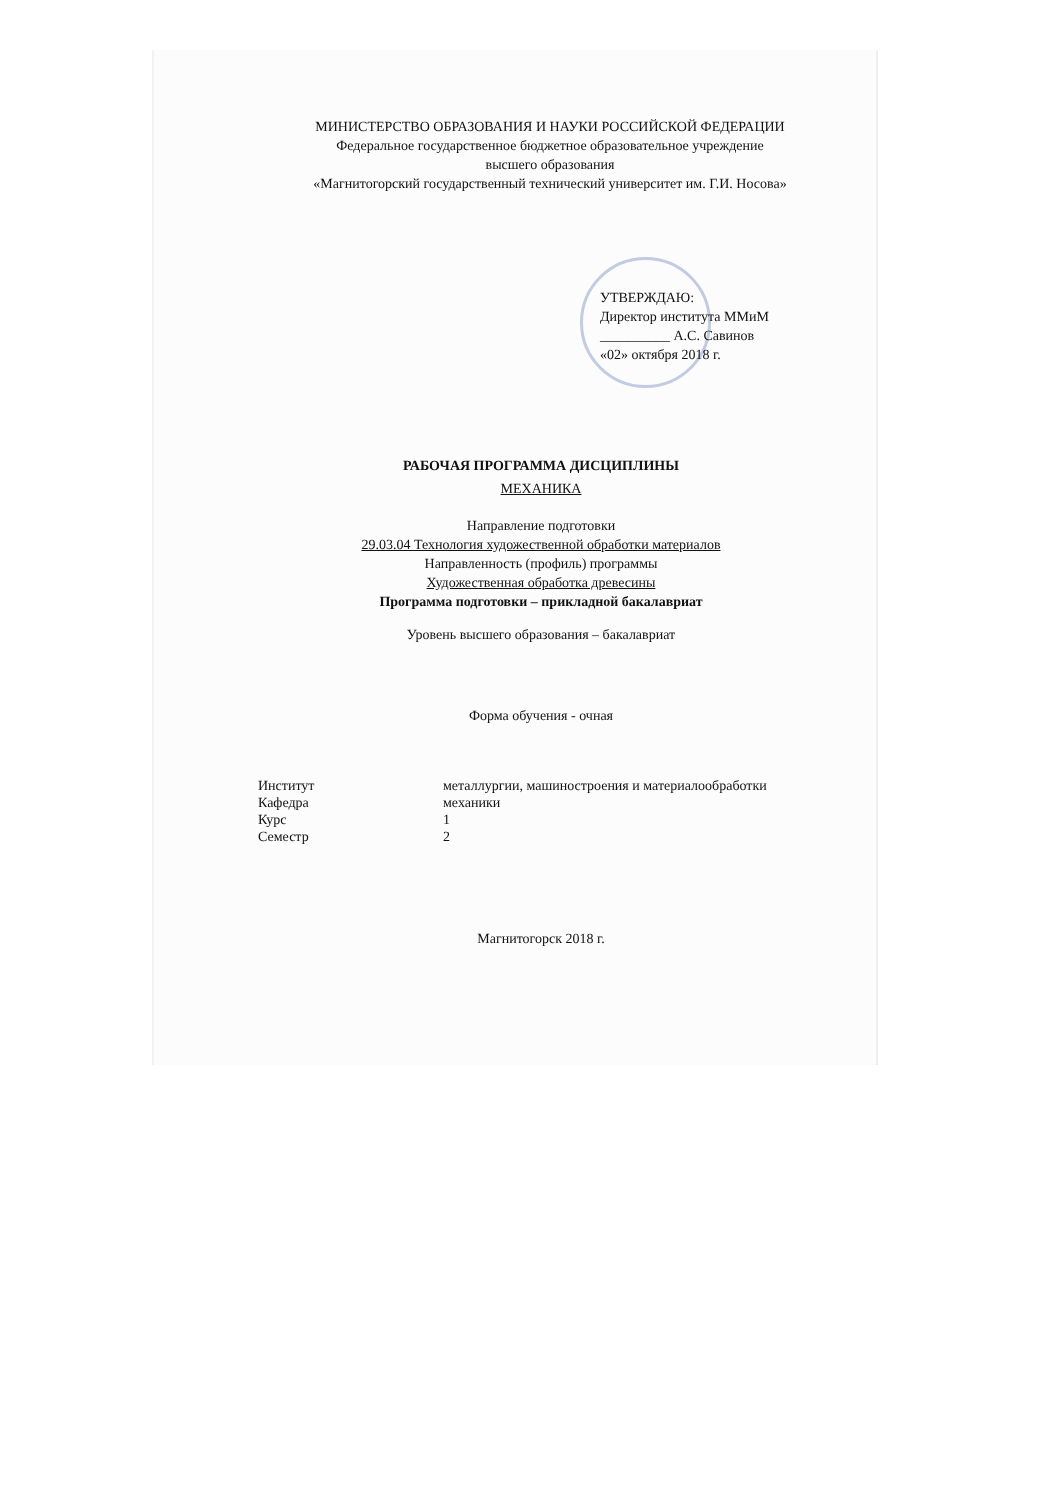МИНИСТЕРСТВО ОБРАЗОВАНИЯ И НАУКИ РОССИЙСКОЙ ФЕДЕРАЦИИ
Федеральное государственное бюджетное образовательное учреждение
высшего образования
«Магнитогорский государственный технический университет им. Г.И. Носова»
УТВЕРЖДАЮ:
Директор института ММиМ
__________ А.С. Савинов
«02» октября 2018 г.
РАБОЧАЯ ПРОГРАММА ДИСЦИПЛИНЫ
МЕХАНИКА
Направление подготовки
29.03.04 Технология художественной обработки материалов
Направленность (профиль) программы
Художественная обработка древесины
Программа подготовки – прикладной бакалавриат
Уровень высшего образования – бакалавриат
Форма обучения - очная
| Институт | металлургии, машиностроения и материалообработки |
| Кафедра | механики |
| Курс | 1 |
| Семестр | 2 |
Магнитогорск 2018 г.